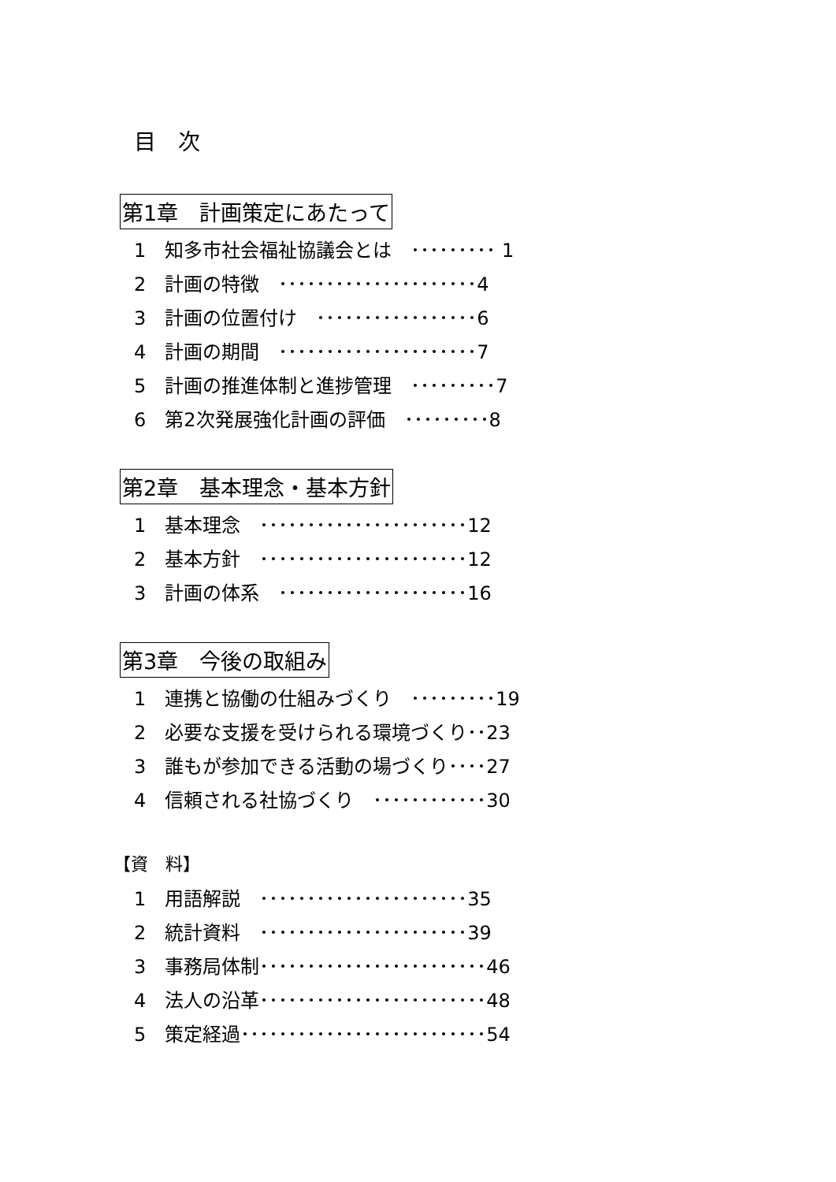目　次
第1章　計画策定にあたって
1　知多市社会福祉協議会とは　･････････ 1
2　計画の特徴　･････････････････････4
3　計画の位置付け　･････････････････6
4　計画の期間　･････････････････････7
5　計画の推進体制と進捗管理　･････････7
6　第2次発展強化計画の評価　･････････8
第2章　基本理念・基本方針
1　基本理念　･･････････････････････12
2　基本方針　･･････････････････････12
3　計画の体系　････････････････････16
第3章　今後の取組み
1　連携と協働の仕組みづくり　･････････19
2　必要な支援を受けられる環境づくり･･23
3　誰もが参加できる活動の場づくり････27
4　信頼される社協づくり　････････････30
【資　料】
1　用語解説　･･････････････････････35
2　統計資料　･･････････････････････39
3　事務局体制････････････････････････46
4　法人の沿革････････････････････････48
5　策定経過･･････････････････････････54